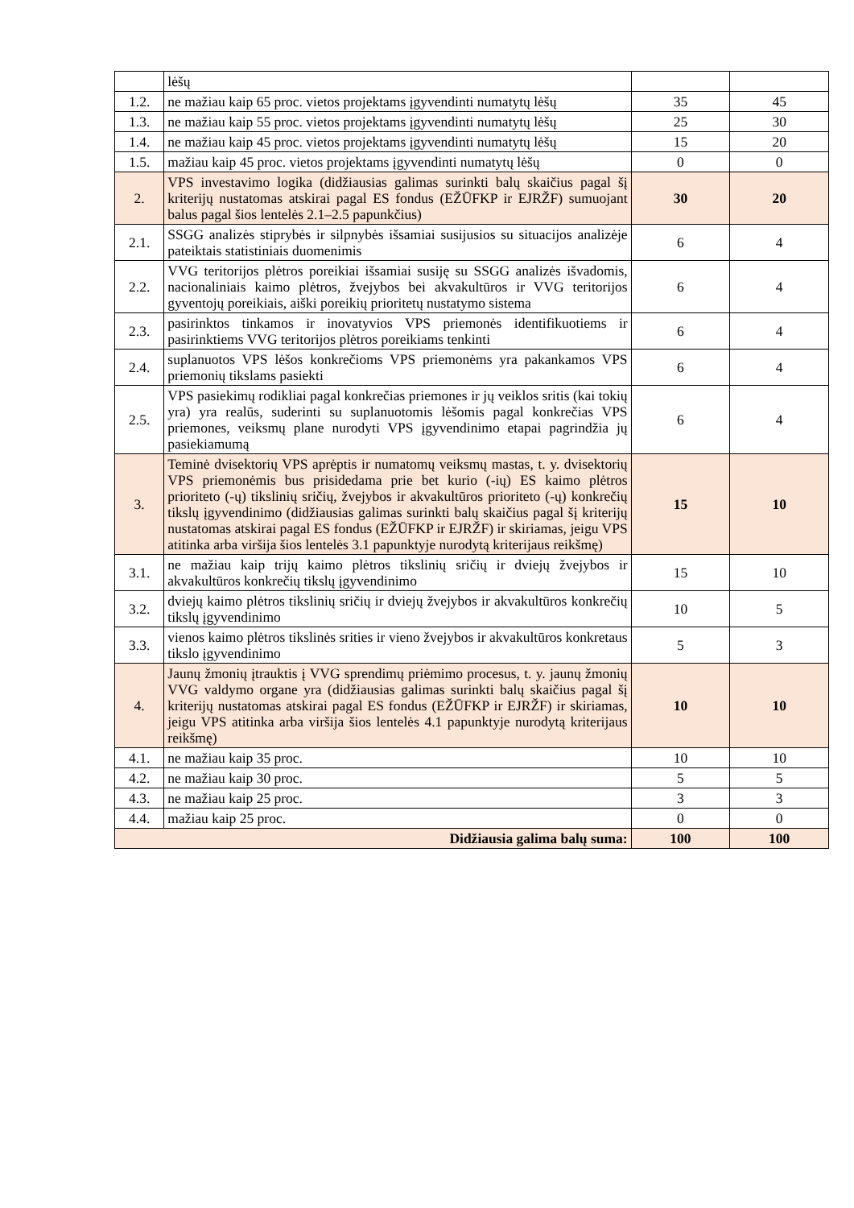| | lėšų | | |
| 1.2. | ne mažiau kaip 65 proc. vietos projektams įgyvendinti numatytų lėšų | 35 | 45 |
| 1.3. | ne mažiau kaip 55 proc. vietos projektams įgyvendinti numatytų lėšų | 25 | 30 |
| 1.4. | ne mažiau kaip 45 proc. vietos projektams įgyvendinti numatytų lėšų | 15 | 20 |
| 1.5. | mažiau kaip 45 proc. vietos projektams įgyvendinti numatytų lėšų | 0 | 0 |
| 2. | VPS investavimo logika (didžiausias galimas surinkti balų skaičius pagal šį kriterijų nustatomas atskirai pagal ES fondus (EŽŪFKP ir EJRŽF) sumuojant balus pagal šios lentelės 2.1–2.5 papunkčius) | 30 | 20 |
| 2.1. | SSGG analizės stiprybės ir silpnybės išsamiai susijusios su situacijos analizėje pateiktais statistiniais duomenimis | 6 | 4 |
| 2.2. | VVG teritorijos plėtros poreikiai išsamiai susiję su SSGG analizės išvadomis, nacionaliniais kaimo plėtros, žvejybos bei akvakultūros ir VVG teritorijos gyventojų poreikiais, aiški poreikių prioritetų nustatymo sistema | 6 | 4 |
| 2.3. | pasirinktos tinkamos ir inovatyvios VPS priemonės identifikuotiems ir pasirinktiems VVG teritorijos plėtros poreikiams tenkinti | 6 | 4 |
| 2.4. | suplanuotos VPS lėšos konkrečioms VPS priemonėms yra pakankamos VPS priemonių tikslams pasiekti | 6 | 4 |
| 2.5. | VPS pasiekimų rodikliai pagal konkrečias priemones ir jų veiklos sritis (kai tokių yra) yra realūs, suderinti su suplanuotomis lėšomis pagal konkrečias VPS priemones, veiksmų plane nurodyti VPS įgyvendinimo etapai pagrindžia jų pasiekiamumą | 6 | 4 |
| 3. | Teminė dvisektorių VPS aprėptis ir numatomų veiksmų mastas, t. y. dvisektorių VPS priemonėmis bus prisidedama prie bet kurio (-ių) ES kaimo plėtros prioriteto (-ų) tikslinių sričių, žvejybos ir akvakultūros prioriteto (-ų) konkrečių tikslų įgyvendinimo (didžiausias galimas surinkti balų skaičius pagal šį kriterijų nustatomas atskirai pagal ES fondus (EŽŪFKP ir EJRŽF) ir skiriamas, jeigu VPS atitinka arba viršija šios lentelės 3.1 papunktyje nurodytą kriterijaus reikšmę) | 15 | 10 |
| 3.1. | ne mažiau kaip trijų kaimo plėtros tikslinių sričių ir dviejų žvejybos ir akvakultūros konkrečių tikslų įgyvendinimo | 15 | 10 |
| 3.2. | dviejų kaimo plėtros tikslinių sričių ir dviejų žvejybos ir akvakultūros konkrečių tikslų įgyvendinimo | 10 | 5 |
| 3.3. | vienos kaimo plėtros tikslinės srities ir vieno žvejybos ir akvakultūros konkretaus tikslo įgyvendinimo | 5 | 3 |
| 4. | Jaunų žmonių įtrauktis į VVG sprendimų priėmimo procesus, t. y. jaunų žmonių VVG valdymo organe yra (didžiausias galimas surinkti balų skaičius pagal šį kriterijų nustatomas atskirai pagal ES fondus (EŽŪFKP ir EJRŽF) ir skiriamas, jeigu VPS atitinka arba viršija šios lentelės 4.1 papunktyje nurodytą kriterijaus reikšmę) | 10 | 10 |
| 4.1. | ne mažiau kaip 35 proc. | 10 | 10 |
| 4.2. | ne mažiau kaip 30 proc. | 5 | 5 |
| 4.3. | ne mažiau kaip 25 proc. | 3 | 3 |
| 4.4. | mažiau kaip 25 proc. | 0 | 0 |
| Didžiausia galima balų suma: | | 100 | 100 |